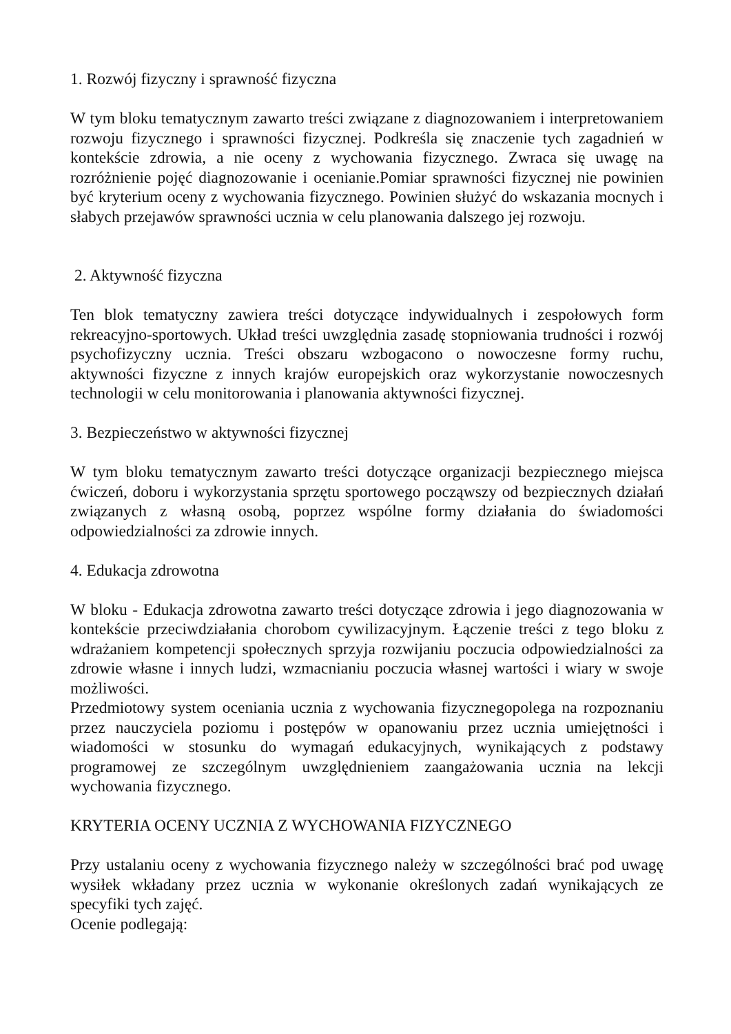1. Rozwój fizyczny i sprawność fizyczna
W tym bloku tematycznym zawarto treści związane z diagnozowaniem i interpretowaniem rozwoju fizycznego i sprawności fizycznej. Podkreśla się znaczenie tych zagadnień w kontekście zdrowia, a nie oceny z wychowania fizycznego. Zwraca się uwagę na rozróżnienie pojęć diagnozowanie i ocenianie.Pomiar sprawności fizycznej nie powinien być kryterium oceny z wychowania fizycznego. Powinien służyć do wskazania mocnych i słabych przejawów sprawności ucznia w celu planowania dalszego jej rozwoju.
2. Aktywność fizyczna
Ten blok tematyczny zawiera treści dotyczące indywidualnych i zespołowych form rekreacyjno-sportowych. Układ treści uwzględnia zasadę stopniowania trudności i rozwój psychofizyczny ucznia. Treści obszaru wzbogacono o nowoczesne formy ruchu, aktywności fizyczne z innych krajów europejskich oraz wykorzystanie nowoczesnych technologii w celu monitorowania i planowania aktywności fizycznej.
3. Bezpieczeństwo w aktywności fizycznej
W tym bloku tematycznym zawarto treści dotyczące organizacji bezpiecznego miejsca ćwiczeń, doboru i wykorzystania sprzętu sportowego począwszy od bezpiecznych działań związanych z własną osobą, poprzez wspólne formy działania do świadomości odpowiedzialności za zdrowie innych.
4. Edukacja zdrowotna
W bloku - Edukacja zdrowotna zawarto treści dotyczące zdrowia i jego diagnozowania w kontekście przeciwdziałania chorobom cywilizacyjnym. Łączenie treści z tego bloku z wdrażaniem kompetencji społecznych sprzyja rozwijaniu poczucia odpowiedzialności za zdrowie własne i innych ludzi, wzmacnianiu poczucia własnej wartości i wiary w swoje możliwości.
Przedmiotowy system oceniania ucznia z wychowania fizycznegopolega na rozpoznaniu przez nauczyciela poziomu i postępów w opanowaniu przez ucznia umiejętności i wiadomości w stosunku do wymagań edukacyjnych, wynikających z podstawy programowej ze szczególnym uwzględnieniem zaangażowania ucznia na lekcji wychowania fizycznego.
KRYTERIA OCENY UCZNIA Z WYCHOWANIA FIZYCZNEGO
Przy ustalaniu oceny z wychowania fizycznego należy w szczególności brać pod uwagę wysiłek wkładany przez ucznia w wykonanie określonych zadań wynikających ze specyfiki tych zajęć.
Ocenie podlegają: